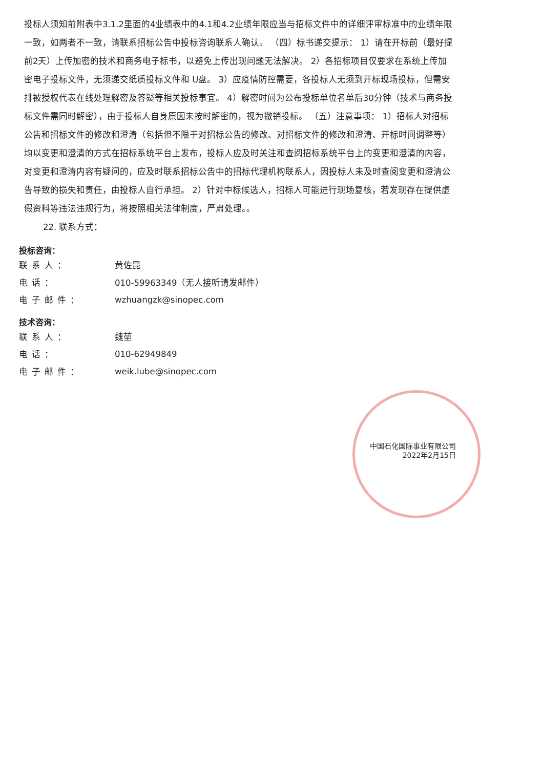投标人须知前附表中3.1.2里面的4业绩表中的4.1和4.2业绩年限应当与招标文件中的详细评审标准中的业绩年限一致，如两者不一致，请联系招标公告中投标咨询联系人确认。 （四）标书递交提示： 1）请在开标前（最好提前2天）上传加密的技术和商务电子标书，以避免上传出现问题无法解决。 2）各招标项目仅要求在系统上传加密电子投标文件，无须递交纸质投标文件和 U盘。 3）应疫情防控需要，各投标人无须到开标现场投标，但需安排被授权代表在线处理解密及答疑等相关投标事宜。 4）解密时间为公布投标单位名单后30分钟（技术与商务投标文件需同时解密），由于投标人自身原因未按时解密的，视为撤销投标。 （五）注意事项： 1）招标人对招标公告和招标文件的修改和澄清（包括但不限于对招标公告的修改、对招标文件的修改和澄清、开标时间调整等）均以变更和澄清的方式在招标系统平台上发布，投标人应及时关注和查阅招标系统平台上的变更和澄清的内容，对变更和澄清内容有疑问的，应及时联系招标公告中的招标代理机构联系人，因投标人未及时查阅变更和澄清公告导致的损失和责任，由投标人自行承担。 2）针对中标候选人，招标人可能进行现场复核，若发现存在提供虚假资料等违法违规行为，将按照相关法律制度，严肃处理。。
22. 联系方式：
投标咨询：
| 联系人： | 黄佐昆 |
| 电话： | 010-59963349（无人接听请发邮件） |
| 电子邮件： | wzhuangzk@sinopec.com |
技术咨询：
| 联系人： | 魏堃 |
| 电话： | 010-62949849 |
| 电子邮件： | weik.lube@sinopec.com |
中国石化国际事业有限公司
2022年2月15日